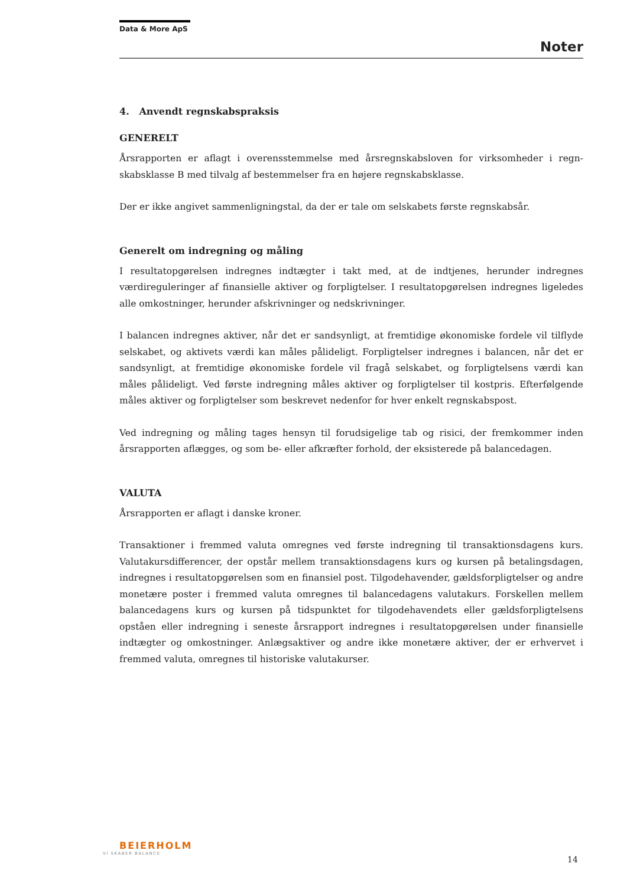Data & More ApS
Noter
4. Anvendt regnskabspraksis
GENERELT
Årsrapporten er aflagt i overensstemmelse med årsregnskabsloven for virksomheder i regn­skabsklasse B med tilvalg af bestemmelser fra en højere regnskabsklasse.
Der er ikke angivet sammenligningstal, da der er tale om selskabets første regnskabsår.
Generelt om indregning og måling
I resultatopgørelsen indregnes indtægter i takt med, at de indtjenes, herunder indregnes værdireguleringer af finansielle aktiver og forpligtelser. I resultatopgørelsen indregnes ligele­des alle omkostninger, herunder afskrivninger og nedskrivninger.
I balancen indregnes aktiver, når det er sandsynligt, at fremtidige økonomiske fordele vil til­flyde selskabet, og aktivets værdi kan måles pålideligt. Forpligtelser indregnes i balancen, når det er sandsynligt, at fremtidige økonomiske fordele vil fragå selskabet, og forpligtelsens værdi kan måles pålideligt. Ved første indregning måles aktiver og forpligtelser til kostpris. Efterfølgende måles aktiver og forpligtelser som beskrevet nedenfor for hver enkelt regn­skabspost.
Ved indregning og måling tages hensyn til forudsigelige tab og risici, der fremkommer inden årsrapporten aflægges, og som be- eller afkræfter forhold, der eksisterede på balancedagen.
VALUTA
Årsrapporten er aflagt i danske kroner.
Transaktioner i fremmed valuta omregnes ved første indregning til transaktionsdagens kurs. Valutakursdifferencer, der opstår mellem transaktionsdagens kurs og kursen på betalings­dagen, indregnes i resultatopgørelsen som en finansiel post. Tilgodehavender, gældsfor­pligtelser og andre monetære poster i fremmed valuta omregnes til balancedagens valuta­kurs. Forskellen mellem balancedagens kurs og kursen på tidspunktet for tilgodehavendets eller gældsforpligtelsens opståen eller indregning i seneste årsrapport indregnes i resultatop­gørelsen under finansielle indtægter og omkostninger. Anlægsaktiver og andre ikke monetære aktiver, der er erhvervet i fremmed valuta, omregnes til historiske valutakurser.
BEIERHOLM
VI SKABER BALANCE
14